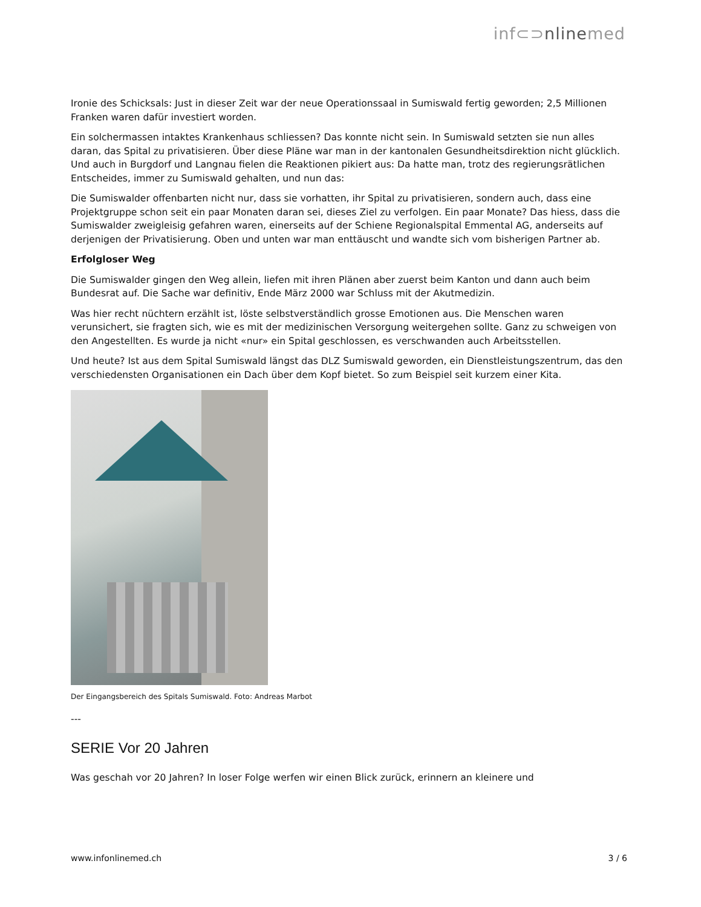inf⊂⊃nlinemed
Ironie des Schicksals: Just in dieser Zeit war der neue Operationssaal in Sumiswald fertig geworden; 2,5 Millionen Franken waren dafür investiert worden.
Ein solchermassen intaktes Krankenhaus schliessen? Das konnte nicht sein. In Sumiswald setzten sie nun alles daran, das Spital zu privatisieren. Über diese Pläne war man in der kantonalen Gesundheitsdirektion nicht glücklich. Und auch in Burgdorf und Langnau fielen die Reaktionen pikiert aus: Da hatte man, trotz des regierungsrätlichen Entscheides, immer zu Sumiswald gehalten, und nun das:
Die Sumiswalder offenbarten nicht nur, dass sie vorhatten, ihr Spital zu privatisieren, sondern auch, dass eine Projektgruppe schon seit ein paar Monaten daran sei, dieses Ziel zu verfolgen. Ein paar Monate? Das hiess, dass die Sumiswalder zweigleisig gefahren waren, einerseits auf der Schiene Regionalspital Emmental AG, anderseits auf derjenigen der Privatisierung. Oben und unten war man enttäuscht und wandte sich vom bisherigen Partner ab.
Erfolgloser Weg
Die Sumiswalder gingen den Weg allein, liefen mit ihren Plänen aber zuerst beim Kanton und dann auch beim Bundesrat auf. Die Sache war definitiv, Ende März 2000 war Schluss mit der Akutmedizin.
Was hier recht nüchtern erzählt ist, löste selbstverständlich grosse Emotionen aus. Die Menschen waren verunsichert, sie fragten sich, wie es mit der medizinischen Versorgung weitergehen sollte. Ganz zu schweigen von den Angestellten. Es wurde ja nicht «nur» ein Spital geschlossen, es verschwanden auch Arbeitsstellen.
Und heute? Ist aus dem Spital Sumiswald längst das DLZ Sumiswald geworden, ein Dienstleistungszentrum, das den verschiedensten Organisationen ein Dach über dem Kopf bietet. So zum Beispiel seit kurzem einer Kita.
Der Eingangsbereich des Spitals Sumiswald. Foto: Andreas Marbot
---
SERIE Vor 20 Jahren
Was geschah vor 20 Jahren? In loser Folge werfen wir einen Blick zurück, erinnern an kleinere und
www.infonlinemed.ch 3 / 6